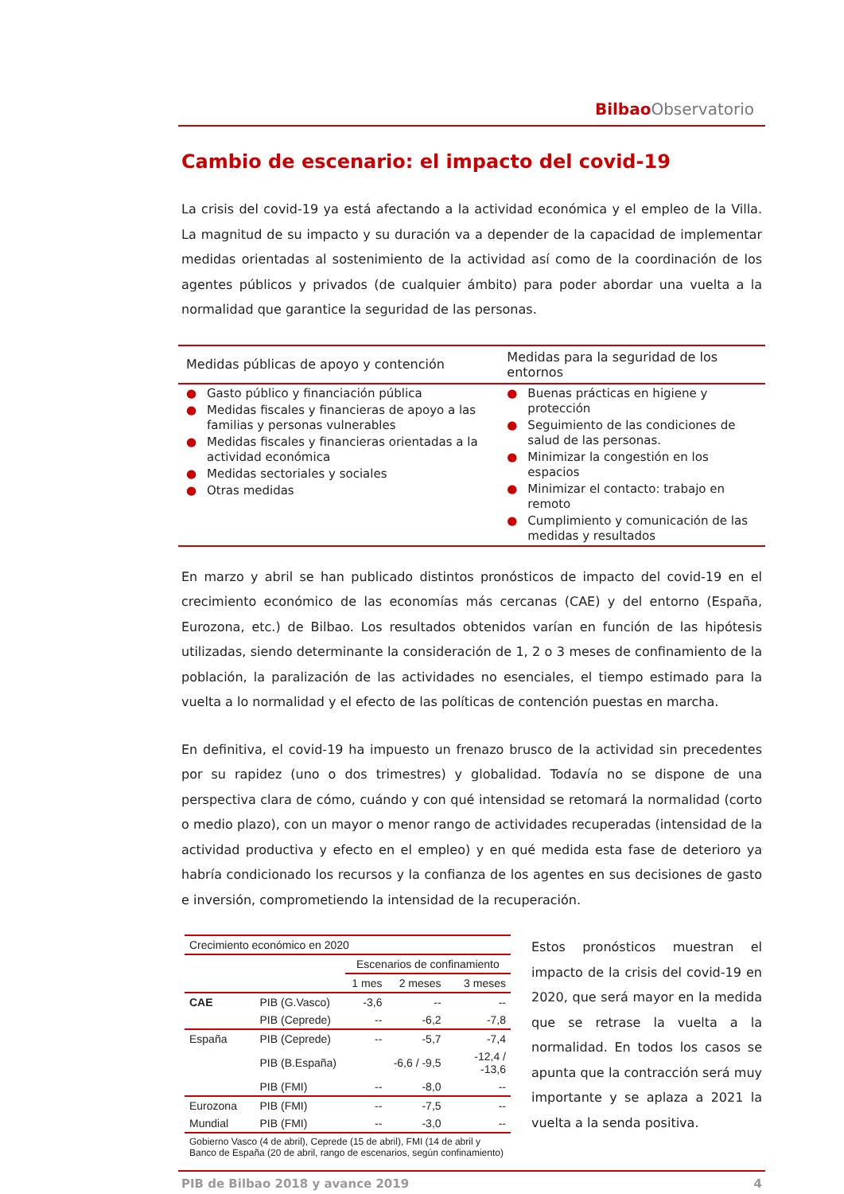Bilbao Observatorio
Cambio de escenario: el impacto del covid-19
La crisis del covid-19 ya está afectando a la actividad económica y el empleo de la Villa. La magnitud de su impacto y su duración va a depender de la capacidad de implementar medidas orientadas al sostenimiento de la actividad así como de la coordinación de los agentes públicos y privados (de cualquier ámbito) para poder abordar una vuelta a la normalidad que garantice la seguridad de las personas.
| Medidas públicas de apoyo y contención | Medidas para la seguridad de los entornos |
| --- | --- |
| ● Gasto público y financiación pública ● Medidas fiscales y financieras de apoyo a las familias y personas vulnerables ● Medidas fiscales y financieras orientadas a la actividad económica ● Medidas sectoriales y sociales ● Otras medidas | ● Buenas prácticas en higiene y protección ● Seguimiento de las condiciones de salud de las personas. ● Minimizar la congestión en los espacios ● Minimizar el contacto: trabajo en remoto ● Cumplimiento y comunicación de las medidas y resultados |
En marzo y abril se han publicado distintos pronósticos de impacto del covid-19 en el crecimiento económico de las economías más cercanas (CAE) y del entorno (España, Eurozona, etc.) de Bilbao. Los resultados obtenidos varían en función de las hipótesis utilizadas, siendo determinante la consideración de 1, 2 o 3 meses de confinamiento de la población, la paralización de las actividades no esenciales, el tiempo estimado para la vuelta a lo normalidad y el efecto de las políticas de contención puestas en marcha.
En definitiva, el covid-19 ha impuesto un frenazo brusco de la actividad sin precedentes por su rapidez (uno o dos trimestres) y globalidad. Todavía no se dispone de una perspectiva clara de cómo, cuándo y con qué intensidad se retomará la normalidad (corto o medio plazo), con un mayor o menor rango de actividades recuperadas (intensidad de la actividad productiva y efecto en el empleo) y en qué medida esta fase de deterioro ya habría condicionado los recursos y la confianza de los agentes en sus decisiones de gasto e inversión, comprometiendo la intensidad de la recuperación.
| Crecimiento económico en 2020 | | | | |
| | | Escenarios de confinamiento | | |
| | | 1 mes | 2 meses | 3 meses |
| CAE | PIB (G.Vasco) | -3,6 | -- | -- |
| | PIB (Ceprede) | -- | -6,2 | -7,8 |
| España | PIB (Ceprede) | -- | -5,7 | -7,4 |
| | PIB (B.España) | | -6,6 / -9,5 | -12,4 / -13,6 |
| | PIB (FMI) | -- | -8,0 | -- |
| Eurozona | PIB (FMI) | -- | -7,5 | -- |
| Mundial | PIB (FMI) | -- | -3,0 | -- |
| Gobierno Vasco (4 de abril), Ceprede (15 de abril), FMI (14 de abril y Banco de España (20 de abril, rango de escenarios, según confinamiento) | | | | |
Estos pronósticos muestran el impacto de la crisis del covid-19 en 2020, que será mayor en la medida que se retrase la vuelta a la normalidad. En todos los casos se apunta que la contracción será muy importante y se aplaza a 2021 la vuelta a la senda positiva.
PIB de Bilbao 2018 y avance 2019 4